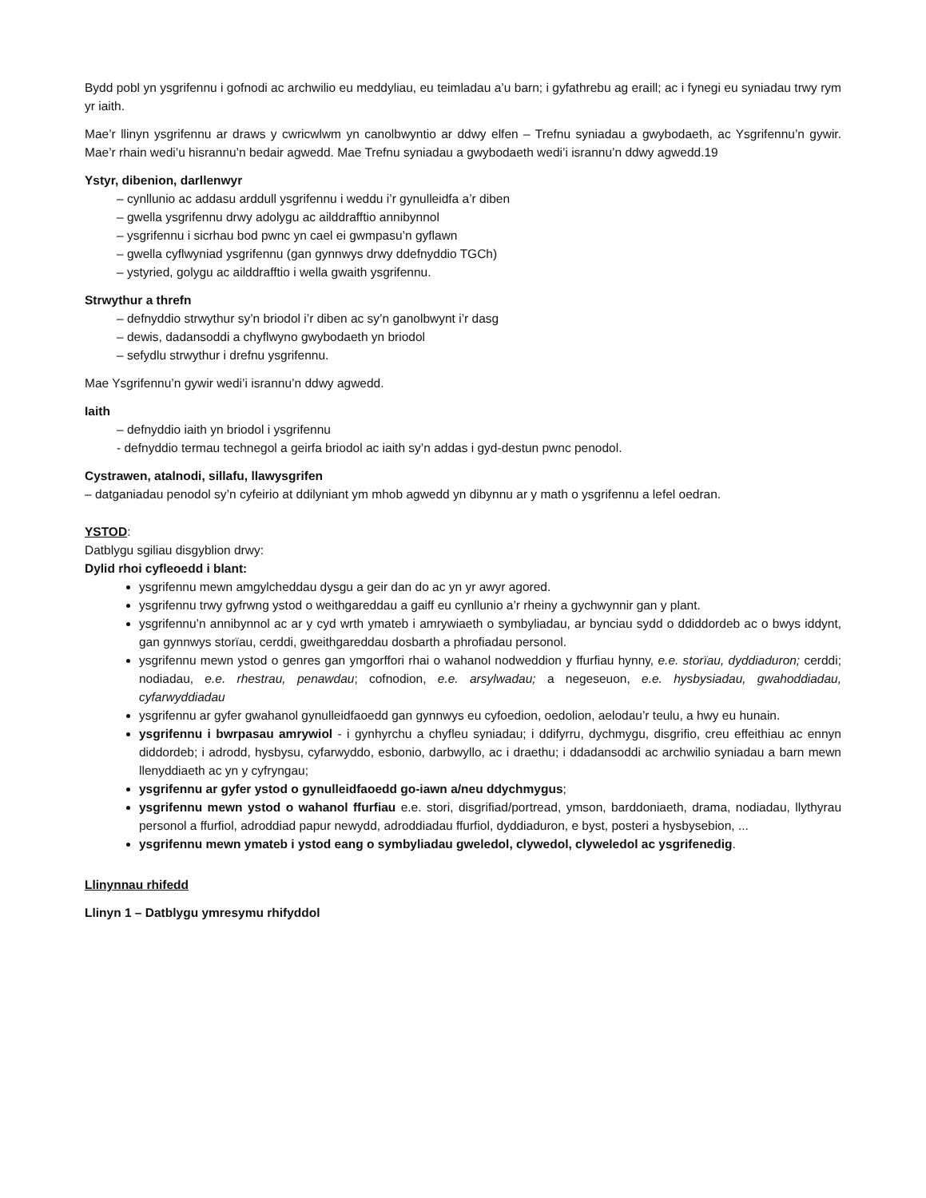Bydd pobl yn ysgrifennu i gofnodi ac archwilio eu meddyliau, eu teimladau a’u barn; i gyfathrebu ag eraill; ac i fynegi eu syniadau trwy rym yr iaith.
Mae’r llinyn ysgrifennu ar draws y cwricwlwm yn canolbwyntio ar ddwy elfen – Trefnu syniadau a gwybodaeth, ac Ysgrifennu’n gywir. Mae’r rhain wedi’u hisrannu’n bedair agwedd. Mae Trefnu syniadau a gwybodaeth wedi’i isrannu’n ddwy agwedd.19
Ystyr, dibenion, darllenwyr
– cynllunio ac addasu arddull ysgrifennu i weddu i’r gynulleidfa a’r diben
– gwella ysgrifennu drwy adolygu ac ailddrafftio annibynnol
– ysgrifennu i sicrhau bod pwnc yn cael ei gwmpasu’n gyflawn
– gwella cyflwyniad ysgrifennu (gan gynnwys drwy ddefnyddio TGCh)
– ystyried, golygu ac ailddrafftio i wella gwaith ysgrifennu.
Strwythur a threfn
– defnyddio strwythur sy’n briodol i’r diben ac sy’n ganolbwynt i’r dasg
– dewis, dadansoddi a chyflwyno gwybodaeth yn briodol
– sefydlu strwythur i drefnu ysgrifennu.
Mae Ysgrifennu’n gywir wedi’i isrannu’n ddwy agwedd.
Iaith
– defnyddio iaith yn briodol i ysgrifennu
- defnyddio termau technegol a geirfa briodol ac iaith sy’n addas i gyd-destun pwnc penodol.
Cystrawen, atalnodi, sillafu, llawysgrifen
– datganiadau penodol sy’n cyfeirio at ddilyniant ym mhob agwedd yn dibynnu ar y math o ysgrifennu a lefel oedran.
YSTOD:
Datblygu sgiliau disgyblion drwy:
Dylid rhoi cyfleoedd i blant:
ysgrifennu mewn amgylcheddau dysgu a geir dan do ac yn yr awyr agored.
ysgrifennu trwy gyfrwng ystod o weithgareddau a gaiff eu cynllunio a’r rheiny a gychwynnir gan y plant.
ysgrifennu’n annibynnol ac ar y cyd wrth ymateb i amrywiaeth o symbyliadau, ar bynciau sydd o ddiddordeb ac o bwys iddynt, gan gynnwys storïau, cerddi, gweithgareddau dosbarth a phrofiadau personol.
ysgrifennu mewn ystod o genres gan ymgorffori rhai o wahanol nodweddion y ffurfiau hynny, e.e. storïau, dyddiaduron; cerddi; nodiadau, e.e. rhestrau, penawdau; cofnodion, e.e. arsylwadau; a negeseuon, e.e. hysbysiadau, gwahoddiadau, cyfarwyddiadau
ysgrifennu ar gyfer gwahanol gynulleidfaoedd gan gynnwys eu cyfoedion, oedolion, aelodau’r teulu, a hwy eu hunain.
ysgrifennu i bwrpasau amrywiol - i gynhyrchu a chyfleu syniadau; i ddifyrru, dychmygu, disgrifio, creu effeithiau ac ennyn diddordeb; i adrodd, hysbysu, cyfarwyddo, esbonio, darbwyllo, ac i draethu; i ddadansoddi ac archwilio syniadau a barn mewn llenyddiaeth ac yn y cyfryngau;
ysgrifennu ar gyfer ystod o gynulleidfaoedd go-iawn a/neu ddychmygus;
ysgrifennu mewn ystod o wahanol ffurfiau e.e. stori, disgrifiad/portread, ymson, barddoniaeth, drama, nodiadau, llythyrau personol a ffurfiol, adroddiad papur newydd, adroddiadau ffurfiol, dyddiaduron, e byst, posteri a hysbysebion, ...
ysgrifennu mewn ymateb i ystod eang o symbyliadau gweledol, clywedol, clyweledol ac ysgrifenedig.
Llinynnau rhifedd
Llinyn 1 – Datblygu ymresymu rhifyddol